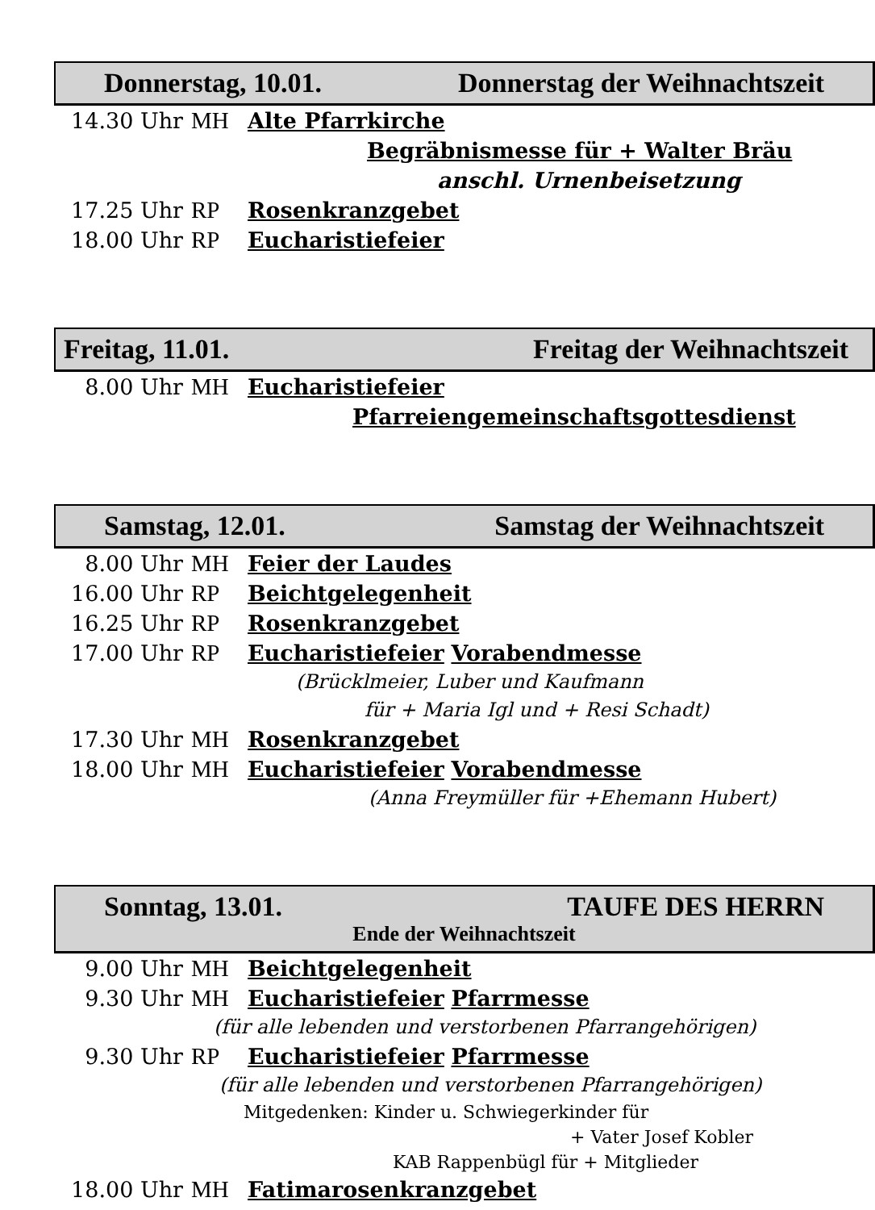Donnerstag, 10.01. Donnerstag der Weihnachtszeit
14.30 Uhr MH Alte Pfarrkirche
Begräbnismesse für + Walter Bräu
anschl. Urnenbeisetzung
17.25 Uhr RP Rosenkranzgebet
18.00 Uhr RP Eucharistiefeier
Freitag, 11.01. Freitag der Weihnachtszeit
8.00 Uhr MH Eucharistiefeier
Pfarreiengemeinschaftsgottesdienst
Samstag, 12.01. Samstag der Weihnachtszeit
8.00 Uhr MH Feier der Laudes
16.00 Uhr RP Beichtgelegenheit
16.25 Uhr RP Rosenkranzgebet
17.00 Uhr RP Eucharistiefeier Vorabendmesse
(Brücklmeier, Luber und Kaufmann
für + Maria Igl und + Resi Schadt)
17.30 Uhr MH Rosenkranzgebet
18.00 Uhr MH Eucharistiefeier Vorabendmesse
(Anna Freymüller für +Ehemann Hubert)
Sonntag, 13.01. TAUFE DES HERRN
Ende der Weihnachtszeit
9.00 Uhr MH Beichtgelegenheit
9.30 Uhr MH Eucharistiefeier Pfarrmesse
(für alle lebenden und verstorbenen Pfarrangehörigen)
9.30 Uhr RP Eucharistiefeier Pfarrmesse
(für alle lebenden und verstorbenen Pfarrangehörigen)
Mitgedenken: Kinder u. Schwiegerkinder für
+ Vater Josef Kobler
KAB Rappenbügl für + Mitglieder
18.00 Uhr MH Fatimarosenkranzgebet